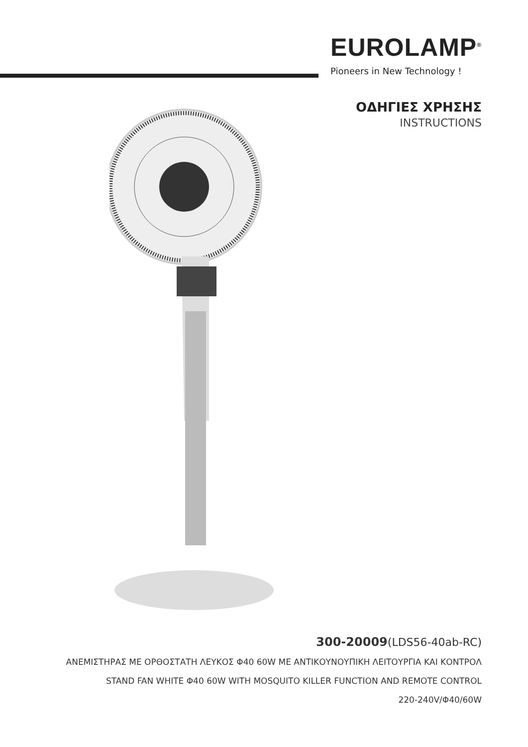EUROLAMP<sup>®</sup>
Pioneers in New Technology !
ΟΔΗΓΙΕΣ ΧΡΗΣΗΣ
INSTRUCTIONS
300-20009(LDS56-40ab-RC)
ΑΝΕΜΙΣΤΗΡΑΣ ΜΕ ΟΡΘΟΣΤΑΤΗ ΛΕΥΚΟΣ Φ40 60W ΜΕ ΑΝΤΙΚΟΥΝΟΥΠΙΚΗ ΛΕΙΤΟΥΡΓΙΑ ΚΑΙ ΚΟΝΤΡΟΛ
STAND FAN WHITE Φ40 60W WITH MOSQUITO KILLER FUNCTION AND REMOTE CONTROL
220-240V/Φ40/60W